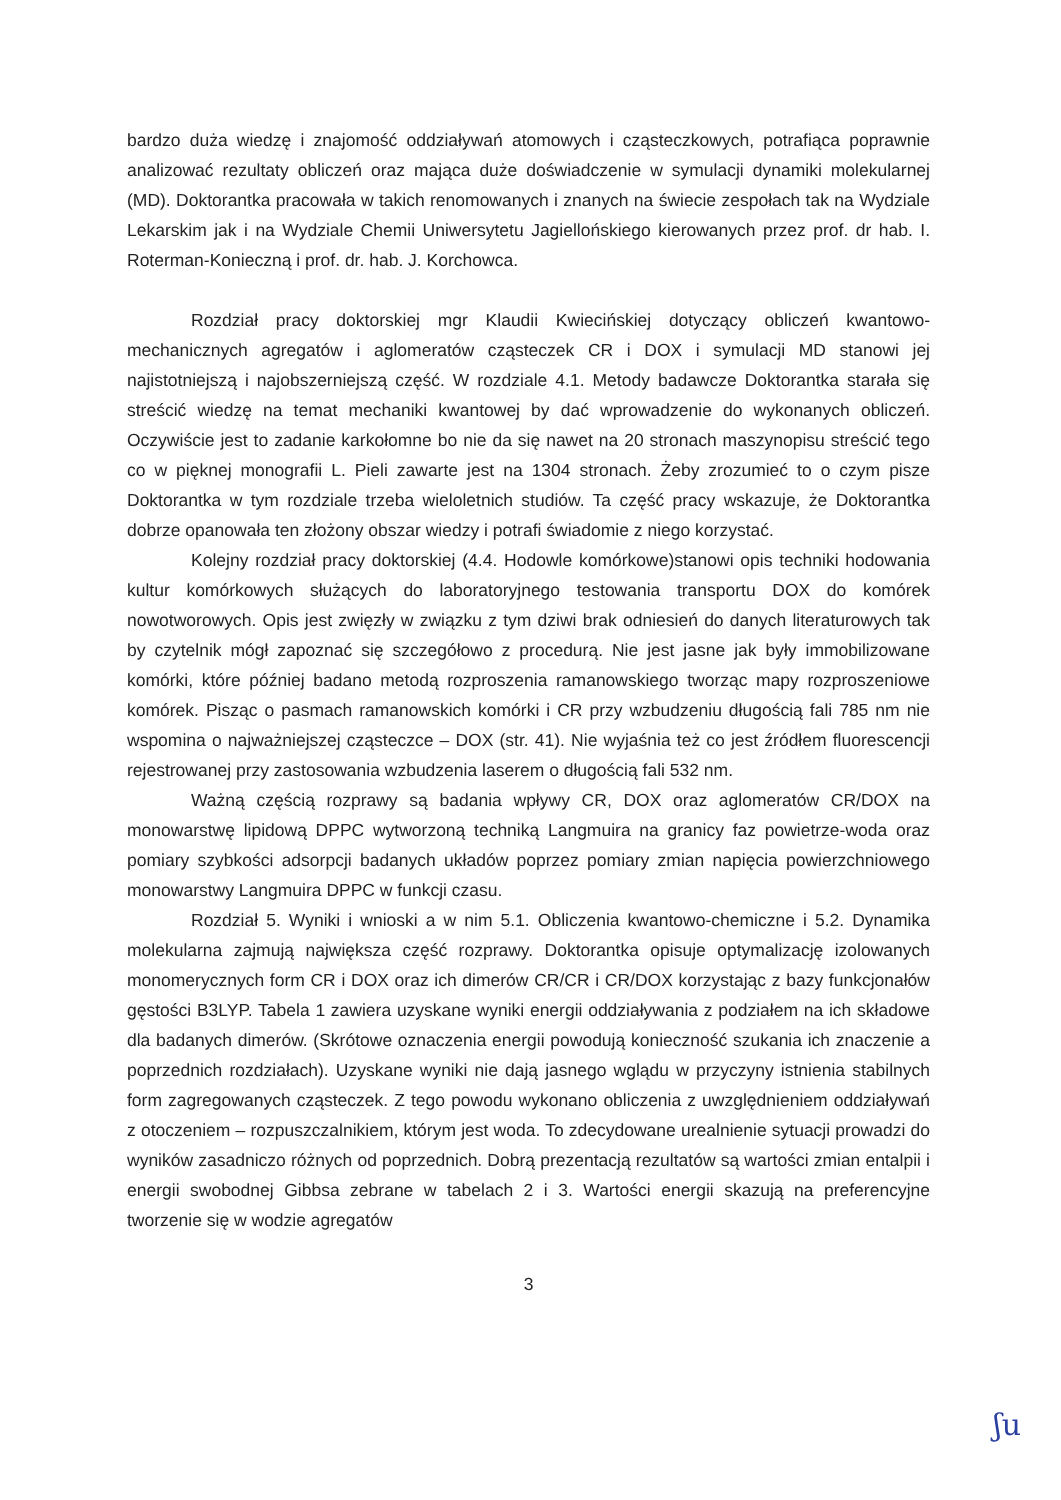bardzo duża wiedzę i znajomość oddziaływań atomowych i cząsteczkowych, potrafiąca poprawnie analizować rezultaty obliczeń oraz mająca duże doświadczenie w symulacji dynamiki molekularnej (MD). Doktorantka pracowała w takich renomowanych i znanych na świecie zespołach tak na Wydziale Lekarskim jak i na Wydziale Chemii Uniwersytetu Jagiellońskiego kierowanych przez prof. dr hab. I. Roterman-Konieczną i prof. dr. hab. J. Korchowca.
Rozdział pracy doktorskiej mgr Klaudii Kwiecińskiej dotyczący obliczeń kwantowo-mechanicznych agregatów i aglomeratów cząsteczek CR i DOX i symulacji MD stanowi jej najistotniejszą i najobszerniejszą część. W rozdziale 4.1. Metody badawcze Doktorantka starała się streścić wiedzę na temat mechaniki kwantowej by dać wprowadzenie do wykonanych obliczeń. Oczywiście jest to zadanie karkołomne bo nie da się nawet na 20 stronach maszynopisu streścić tego co w pięknej monografii L. Pieli zawarte jest na 1304 stronach. Żeby zrozumieć to o czym pisze Doktorantka w tym rozdziale trzeba wieloletnich studiów. Ta część pracy wskazuje, że Doktorantka dobrze opanowała ten złożony obszar wiedzy i potrafi świadomie z niego korzystać.
Kolejny rozdział pracy doktorskiej (4.4. Hodowle komórkowe)stanowi opis techniki hodowania kultur komórkowych służących do laboratoryjnego testowania transportu DOX do komórek nowotworowych. Opis jest zwięzły w związku z tym dziwi brak odniesień do danych literaturowych tak by czytelnik mógł zapoznać się szczegółowo z procedurą. Nie jest jasne jak były immobilizowane komórki, które później badano metodą rozproszenia ramanowskiego tworząc mapy rozproszeniowe komórek. Pisząc o pasmach ramanowskich komórki i CR przy wzbudzeniu długością fali 785 nm nie wspomina o najważniejszej cząsteczce – DOX (str. 41). Nie wyjaśnia też co jest źródłem fluorescencji rejestrowanej przy zastosowania wzbudzenia laserem o długością fali 532 nm.
Ważną częścią rozprawy są badania wpływy CR, DOX oraz aglomeratów CR/DOX na monowarstwę lipidową DPPC wytworzoną techniką Langmuira na granicy faz powietrze-woda oraz pomiary szybkości adsorpcji badanych układów poprzez pomiary zmian napięcia powierzchniowego monowarstwy Langmuira DPPC w funkcji czasu.
Rozdział 5. Wyniki i wnioski a w nim 5.1. Obliczenia kwantowo-chemiczne i 5.2. Dynamika molekularna zajmują największa część rozprawy. Doktorantka opisuje optymalizację izolowanych monomerycznych form CR i DOX oraz ich dimerów CR/CR i CR/DOX korzystając z bazy funkcjonałów gęstości B3LYP. Tabela 1 zawiera uzyskane wyniki energii oddziaływania z podziałem na ich składowe dla badanych dimerów. (Skrótowe oznaczenia energii powodują konieczność szukania ich znaczenie a poprzednich rozdziałach). Uzyskane wyniki nie dają jasnego wglądu w przyczyny istnienia stabilnych form zagregowanych cząsteczek. Z tego powodu wykonano obliczenia z uwzględnieniem oddziaływań z otoczeniem – rozpuszczalnikiem, którym jest woda. To zdecydowane urealnienie sytuacji prowadzi do wyników zasadniczo różnych od poprzednich. Dobrą prezentacją rezultatów są wartości zmian entalpii i energii swobodnej Gibbsa zebrane w tabelach 2 i 3. Wartości energii skazują na preferencyjne tworzenie się w wodzie agregatów
3
ʃu